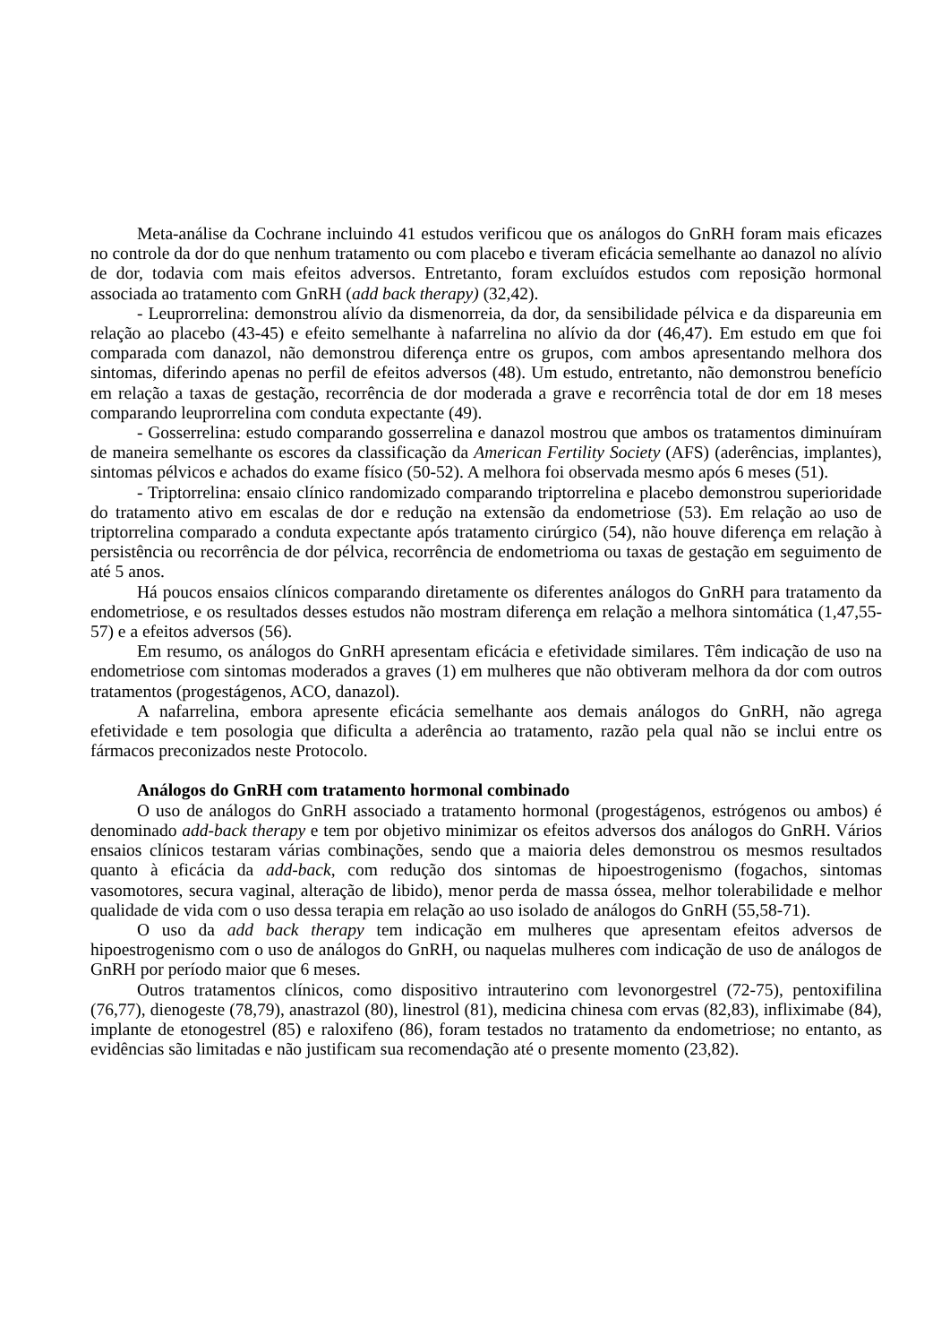Meta-análise da Cochrane incluindo 41 estudos verificou que os análogos do GnRH foram mais eficazes no controle da dor do que nenhum tratamento ou com placebo e tiveram eficácia semelhante ao danazol no alívio de dor, todavia com mais efeitos adversos. Entretanto, foram excluídos estudos com reposição hormonal associada ao tratamento com GnRH (add back therapy) (32,42).
- Leuprorrelina: demonstrou alívio da dismenorreia, da dor, da sensibilidade pélvica e da dispareunia em relação ao placebo (43-45) e efeito semelhante à nafarrelina no alívio da dor (46,47). Em estudo em que foi comparada com danazol, não demonstrou diferença entre os grupos, com ambos apresentando melhora dos sintomas, diferindo apenas no perfil de efeitos adversos (48). Um estudo, entretanto, não demonstrou benefício em relação a taxas de gestação, recorrência de dor moderada a grave e recorrência total de dor em 18 meses comparando leuprorrelina com conduta expectante (49).
- Gosserrelina: estudo comparando gosserrelina e danazol mostrou que ambos os tratamentos diminuíram de maneira semelhante os escores da classificação da American Fertility Society (AFS) (aderências, implantes), sintomas pélvicos e achados do exame físico (50-52). A melhora foi observada mesmo após 6 meses (51).
- Triptorrelina: ensaio clínico randomizado comparando triptorrelina e placebo demonstrou superioridade do tratamento ativo em escalas de dor e redução na extensão da endometriose (53). Em relação ao uso de triptorrelina comparado a conduta expectante após tratamento cirúrgico (54), não houve diferença em relação à persistência ou recorrência de dor pélvica, recorrência de endometrioma ou taxas de gestação em seguimento de até 5 anos.
Há poucos ensaios clínicos comparando diretamente os diferentes análogos do GnRH para tratamento da endometriose, e os resultados desses estudos não mostram diferença em relação a melhora sintomática (1,47,55-57) e a efeitos adversos (56).
Em resumo, os análogos do GnRH apresentam eficácia e efetividade similares. Têm indicação de uso na endometriose com sintomas moderados a graves (1) em mulheres que não obtiveram melhora da dor com outros tratamentos (progestágenos, ACO, danazol).
A nafarrelina, embora apresente eficácia semelhante aos demais análogos do GnRH, não agrega efetividade e tem posologia que dificulta a aderência ao tratamento, razão pela qual não se inclui entre os fármacos preconizados neste Protocolo.
Análogos do GnRH com tratamento hormonal combinado
O uso de análogos do GnRH associado a tratamento hormonal (progestágenos, estrógenos ou ambos) é denominado add-back therapy e tem por objetivo minimizar os efeitos adversos dos análogos do GnRH. Vários ensaios clínicos testaram várias combinações, sendo que a maioria deles demonstrou os mesmos resultados quanto à eficácia da add-back, com redução dos sintomas de hipoestrogenismo (fogachos, sintomas vasomotores, secura vaginal, alteração de libido), menor perda de massa óssea, melhor tolerabilidade e melhor qualidade de vida com o uso dessa terapia em relação ao uso isolado de análogos do GnRH (55,58-71).
O uso da add back therapy tem indicação em mulheres que apresentam efeitos adversos de hipoestrogenismo com o uso de análogos do GnRH, ou naquelas mulheres com indicação de uso de análogos de GnRH por período maior que 6 meses.
Outros tratamentos clínicos, como dispositivo intrauterino com levonorgestrel (72-75), pentoxifilina (76,77), dienogeste (78,79), anastrazol (80), linestrol (81), medicina chinesa com ervas (82,83), infliximabe (84), implante de etonogestrel (85) e raloxifeno (86), foram testados no tratamento da endometriose; no entanto, as evidências são limitadas e não justificam sua recomendação até o presente momento (23,82).